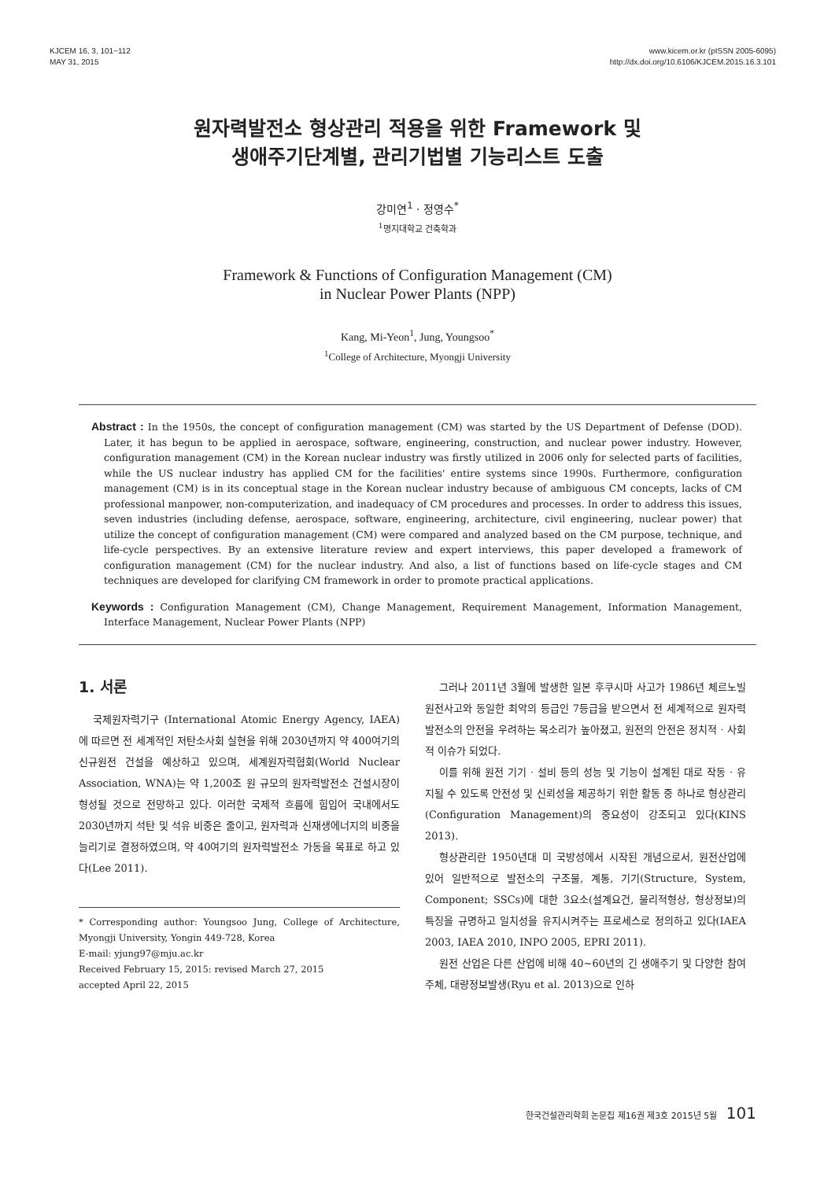KJCEM 16, 3, 101~112
MAY 31, 2015
www.kicem.or.kr (pISSN 2005-6095)
http://dx.doi.org/10.6106/KJCEM.2015.16.3.101
원자력발전소 형상관리 적용을 위한 Framework 및
생애주기단계별, 관리기법별 기능리스트 도출
강미연<sup>1</sup> · 정영수<sup>*</sup>
<sup>1</sup> 명지대학교 건축학과
Framework & Functions of Configuration Management (CM)
in Nuclear Power Plants (NPP)
Kang, Mi-Yeon<sup>1</sup>, Jung, Youngsoo<sup>*</sup>
<sup>1</sup> College of Architecture, Myongji University
Abstract : In the 1950s, the concept of configuration management (CM) was started by the US Department of Defense (DOD). Later, it has begun to be applied in aerospace, software, engineering, construction, and nuclear power industry. However, configuration management (CM) in the Korean nuclear industry was firstly utilized in 2006 only for selected parts of facilities, while the US nuclear industry has applied CM for the facilities' entire systems since 1990s. Furthermore, configuration management (CM) is in its conceptual stage in the Korean nuclear industry because of ambiguous CM concepts, lacks of CM professional manpower, non-computerization, and inadequacy of CM procedures and processes. In order to address this issues, seven industries (including defense, aerospace, software, engineering, architecture, civil engineering, nuclear power) that utilize the concept of configuration management (CM) were compared and analyzed based on the CM purpose, technique, and life-cycle perspectives. By an extensive literature review and expert interviews, this paper developed a framework of configuration management (CM) for the nuclear industry. And also, a list of functions based on life-cycle stages and CM techniques are developed for clarifying CM framework in order to promote practical applications.
Keywords : Configuration Management (CM), Change Management, Requirement Management, Information Management, Interface Management, Nuclear Power Plants (NPP)
1. 서론
국제원자력기구 (International Atomic Energy Agency, IAEA)에 따르면 전 세계적인 저탄소사회 실현을 위해 2030년까지 약 400여기의 신규원전 건설을 예상하고 있으며, 세계원자력협회(World Nuclear Association, WNA)는 약 1,200조 원 규모의 원자력발전소 건설시장이 형성될 것으로 전망하고 있다. 이러한 국제적 흐름에 힘입어 국내에서도 2030년까지 석탄 및 석유 비중은 줄이고, 원자력과 신재생에너지의 비중을 늘리기로 결정하였으며, 약 40여기의 원자력발전소 가동을 목표로 하고 있다(Lee 2011).
* Corresponding author: Youngsoo Jung, College of Architecture, Myongji University, Yongin 449-728, Korea
E-mail: yjung97@mju.ac.kr
Received February 15, 2015: revised March 27, 2015
accepted April 22, 2015
그러나 2011년 3월에 발생한 일본 후쿠시마 사고가 1986년 체르노빌 원전사고와 동일한 최악의 등급인 7등급을 받으면서 전 세계적으로 원자력발전소의 안전을 우려하는 목소리가 높아졌고, 원전의 안전은 정치적 · 사회적 이슈가 되었다.
이를 위해 원전 기기 · 설비 등의 성능 및 기능이 설계된 대로 작동 · 유지될 수 있도록 안전성 및 신뢰성을 제공하기 위한 활동 중 하나로 형상관리(Configuration Management)의 중요성이 강조되고 있다(KINS 2013).
형상관리란 1950년대 미 국방성에서 시작된 개념으로서, 원전산업에 있어 일반적으로 발전소의 구조물, 계통, 기기(Structure, System, Component; SSCs)에 대한 3요소(설계요건, 물리적형상, 형상정보)의 특징을 규명하고 일치성을 유지시켜주는 프로세스로 정의하고 있다(IAEA 2003, IAEA 2010, INPO 2005, EPRI 2011).
원전 산업은 다른 산업에 비해 40~60년의 긴 생애주기 및 다양한 참여주체, 대량정보발생(Ryu et al. 2013)으로 인하
한국건설관리학회 논문집 제16권 제3호 2015년 5월 101